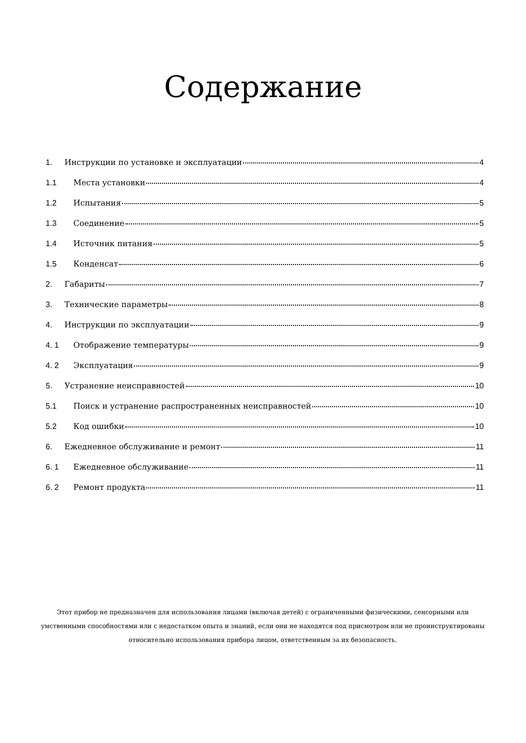Содержание
1. Инструкции по установке и эксплуатации 4
1.1 Места установки 4
1.2 Испытания 5
1.3 Соединение 5
1.4 Источник питания 5
1.5 Конденсат 6
2. Габариты 7
3. Технические параметры 8
4. Инструкции по эксплуатации 9
4. 1 Отображение температуры 9
4. 2 Эксплуатация 9
5. Устранение неисправностей 10
5.1 Поиск и устранение распространенных неисправностей 10
5.2 Код ошибки 10
6. Ежедневное обслуживание и ремонт 11
6. 1 Ежедневное обслуживание 11
6. 2 Ремонт продукта 11
Этот прибор не предназначен для использования лицами (включая детей) с ограниченными физическими, сенсорными или умственными способностями или с недостатком опыта и знаний, если они не находятся под присмотром или не проинструктированы относительно использования прибора лицом, ответственным за их безопасность.